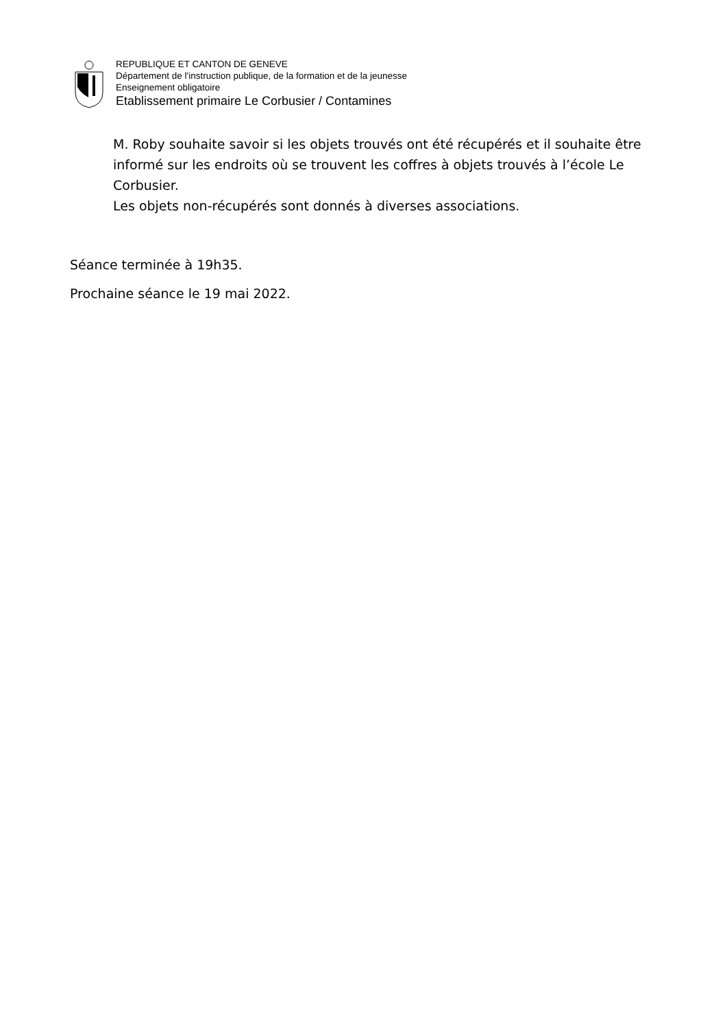REPUBLIQUE ET CANTON DE GENEVE
Département de l'instruction publique, de la formation et de la jeunesse
Enseignement obligatoire
Etablissement primaire Le Corbusier / Contamines
M. Roby souhaite savoir si les objets trouvés ont été récupérés et il souhaite être informé sur les endroits où se trouvent les coffres à objets trouvés à l’école Le Corbusier.
Les objets non-récupérés sont donnés à diverses associations.
Séance terminée à 19h35.
Prochaine séance le 19 mai 2022.